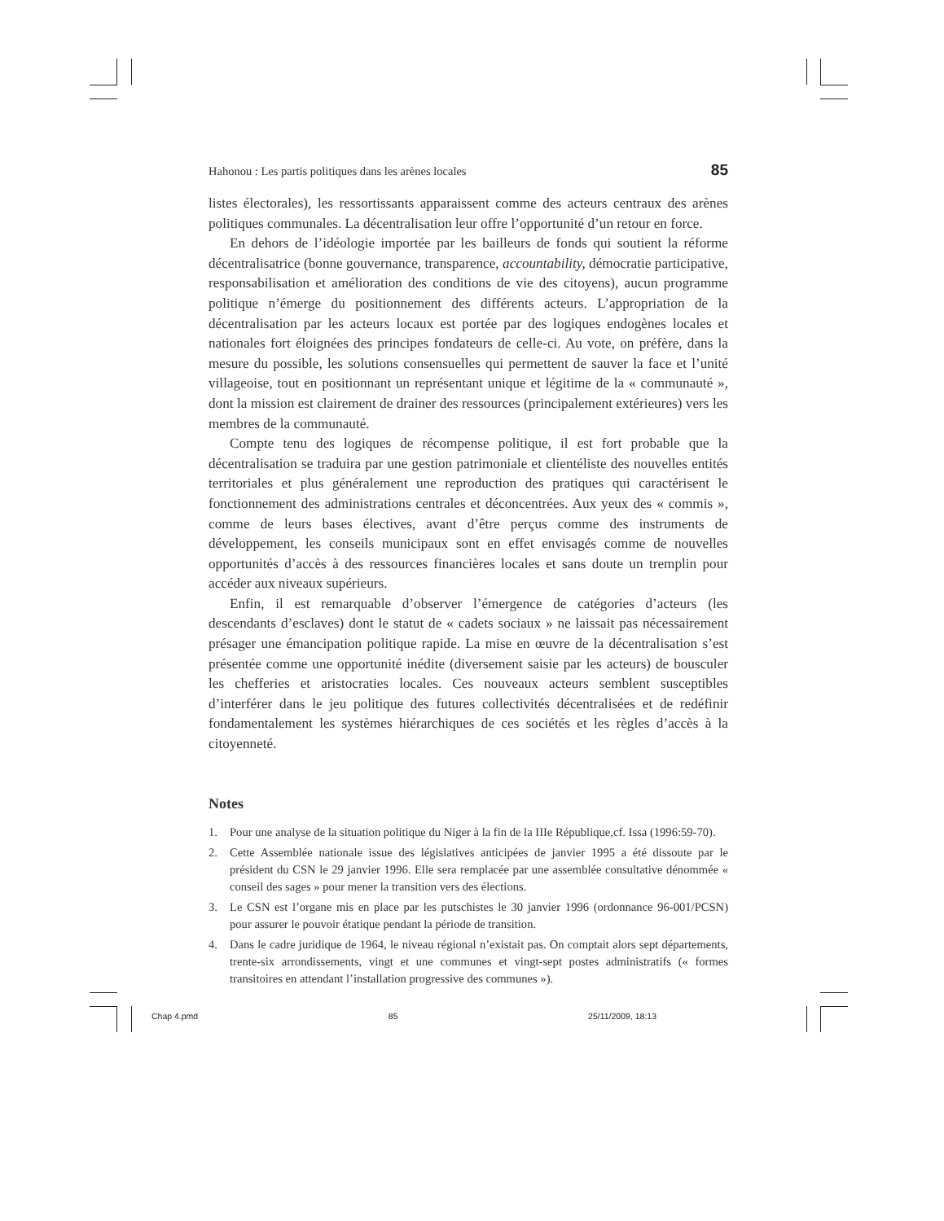Hahonou : Les partis politiques dans les arènes locales 85
listes électorales), les ressortissants apparaissent comme des acteurs centraux des arènes politiques communales. La décentralisation leur offre l’opportunité d’un retour en force.
En dehors de l’idéologie importée par les bailleurs de fonds qui soutient la réforme décentralisatrice (bonne gouvernance, transparence, accountability, démocratie participative, responsabilisation et amélioration des conditions de vie des citoyens), aucun programme politique n’émerge du positionnement des différents acteurs. L’appropriation de la décentralisation par les acteurs locaux est portée par des logiques endogènes locales et nationales fort éloignées des principes fondateurs de celle-ci. Au vote, on préfère, dans la mesure du possible, les solutions consensuelles qui permettent de sauver la face et l’unité villageoise, tout en positionnant un représentant unique et légitime de la « communauté », dont la mission est clairement de drainer des ressources (principalement extérieures) vers les membres de la communauté.
Compte tenu des logiques de récompense politique, il est fort probable que la décentralisation se traduira par une gestion patrimoniale et clientéliste des nouvelles entités territoriales et plus généralement une reproduction des pratiques qui caractérisent le fonctionnement des administrations centrales et déconcentrées. Aux yeux des « commis », comme de leurs bases électives, avant d’être perçus comme des instruments de développement, les conseils municipaux sont en effet envisagés comme de nouvelles opportunités d’accès à des ressources financières locales et sans doute un tremplin pour accéder aux niveaux supérieurs.
Enfin, il est remarquable d’observer l’émergence de catégories d’acteurs (les descendants d’esclaves) dont le statut de « cadets sociaux » ne laissait pas nécessairement présager une émancipation politique rapide. La mise en œuvre de la décentralisation s’est présentée comme une opportunité inédite (diversement saisie par les acteurs) de bousculer les chefferies et aristocraties locales. Ces nouveaux acteurs semblent susceptibles d’interférer dans le jeu politique des futures collectivités décentralisées et de redéfinir fondamentalement les systèmes hiérarchiques de ces sociétés et les règles d’accès à la citoyenneté.
Notes
1. Pour une analyse de la situation politique du Niger à la fin de la IIIe République,cf. Issa (1996:59-70).
2. Cette Assemblée nationale issue des législatives anticipées de janvier 1995 a été dissoute par le président du CSN le 29 janvier 1996. Elle sera remplacée par une assemblée consultative dénommée « conseil des sages » pour mener la transition vers des élections.
3. Le CSN est l’organe mis en place par les putschistes le 30 janvier 1996 (ordonnance 96-001/PCSN) pour assurer le pouvoir étatique pendant la période de transition.
4. Dans le cadre juridique de 1964, le niveau régional n’existait pas. On comptait alors sept départements, trente-six arrondissements, vingt et une communes et vingt-sept postes administratifs (« formes transitoires en attendant l’installation progressive des communes »).
Chap 4.pmd 85 25/11/2009, 18:13